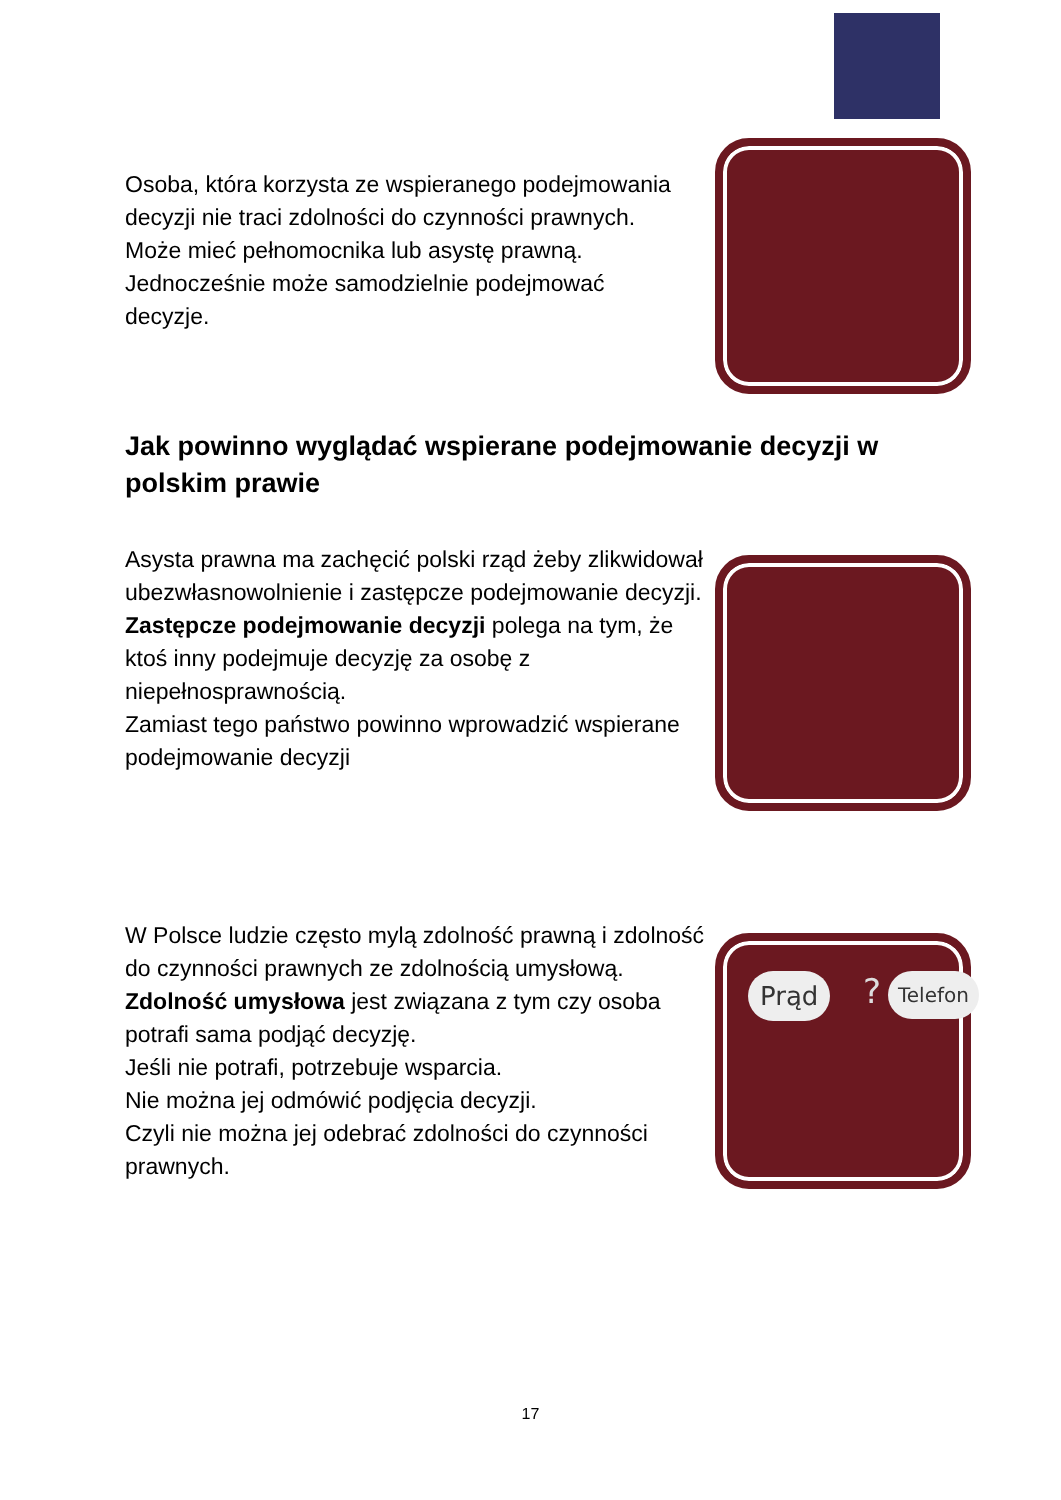Osoba, która korzysta ze wspieranego podejmowania decyzji nie traci zdolności do czynności prawnych.
Może mieć pełnomocnika lub asystę prawną.
Jednocześnie może samodzielnie podejmować decyzje.
Jak powinno wyglądać wspierane podejmowanie decyzji w polskim prawie
Asysta prawna ma zachęcić polski rząd żeby zlikwidował ubezwłasnowolnienie i zastępcze podejmowanie decyzji.
Zastępcze podejmowanie decyzji polega na tym, że ktoś inny podejmuje decyzję za osobę z niepełnosprawnością.
Zamiast tego państwo powinno wprowadzić wspierane podejmowanie decyzji
W Polsce ludzie często mylą zdolność prawną i zdolność do czynności prawnych ze zdolnością umysłową.
Zdolność umysłowa jest związana z tym czy osoba potrafi sama podjąć decyzję.
Jeśli nie potrafi, potrzebuje wsparcia.
Nie można jej odmówić podjęcia decyzji.
Czyli nie można jej odebrać zdolności do czynności prawnych.
Prąd ? Telefon
17